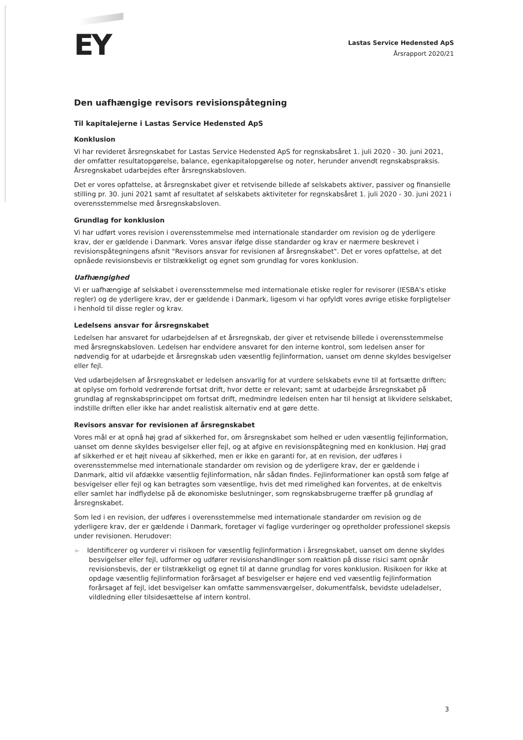EY
Lastas Service Hedensted ApS
Årsrapport 2020/21
Den uafhængige revisors revisionspåtegning
Til kapitalejerne i Lastas Service Hedensted ApS
Konklusion
Vi har revideret årsregnskabet for Lastas Service Hedensted ApS for regnskabsåret 1. juli 2020 - 30. juni 2021, der omfatter resultatopgørelse, balance, egenkapitalopgørelse og noter, herunder anvendt regnskabspraksis. Årsregnskabet udarbejdes efter årsregnskabsloven.
Det er vores opfattelse, at årsregnskabet giver et retvisende billede af selskabets aktiver, passiver og finansielle stilling pr. 30. juni 2021 samt af resultatet af selskabets aktiviteter for regnskabsåret 1. juli 2020 - 30. juni 2021 i overensstemmelse med årsregnskabsloven.
Grundlag for konklusion
Vi har udført vores revision i overensstemmelse med internationale standarder om revision og de yderligere krav, der er gældende i Danmark. Vores ansvar ifølge disse standarder og krav er nærmere beskrevet i revisionspåtegningens afsnit "Revisors ansvar for revisionen af årsregnskabet". Det er vores opfattelse, at det opnåede revisionsbevis er tilstrækkeligt og egnet som grundlag for vores konklusion.
Uafhængighed
Vi er uafhængige af selskabet i overensstemmelse med internationale etiske regler for revisorer (IESBA's etiske regler) og de yderligere krav, der er gældende i Danmark, ligesom vi har opfyldt vores øvrige etiske forpligtelser i henhold til disse regler og krav.
Ledelsens ansvar for årsregnskabet
Ledelsen har ansvaret for udarbejdelsen af et årsregnskab, der giver et retvisende billede i overensstemmelse med årsregnskabsloven. Ledelsen har endvidere ansvaret for den interne kontrol, som ledelsen anser for nødvendig for at udarbejde et årsregnskab uden væsentlig fejlinformation, uanset om denne skyldes besvigelser eller fejl.
Ved udarbejdelsen af årsregnskabet er ledelsen ansvarlig for at vurdere selskabets evne til at fortsætte driften; at oplyse om forhold vedrørende fortsat drift, hvor dette er relevant; samt at udarbejde årsregnskabet på grundlag af regnskabsprincippet om fortsat drift, medmindre ledelsen enten har til hensigt at likvidere selskabet, indstille driften eller ikke har andet realistisk alternativ end at gøre dette.
Revisors ansvar for revisionen af årsregnskabet
Vores mål er at opnå høj grad af sikkerhed for, om årsregnskabet som helhed er uden væsentlig fejlinformation, uanset om denne skyldes besvigelser eller fejl, og at afgive en revisionspåtegning med en konklusion. Høj grad af sikkerhed er et højt niveau af sikkerhed, men er ikke en garanti for, at en revision, der udføres i overensstemmelse med internationale standarder om revision og de yderligere krav, der er gældende i Danmark, altid vil afdække væsentlig fejlinformation, når sådan findes. Fejlinformationer kan opstå som følge af besvigelser eller fejl og kan betragtes som væsentlige, hvis det med rimelighed kan forventes, at de enkeltvis eller samlet har indflydelse på de økonomiske beslutninger, som regnskabsbrugerne træffer på grundlag af årsregnskabet.
Som led i en revision, der udføres i overensstemmelse med internationale standarder om revision og de yderligere krav, der er gældende i Danmark, foretager vi faglige vurderinger og opretholder professionel skepsis under revisionen. Herudover:
► Identificerer og vurderer vi risikoen for væsentlig fejlinformation i årsregnskabet, uanset om denne skyldes besvigelser eller fejl, udformer og udfører revisionshandlinger som reaktion på disse risici samt opnår revisionsbevis, der er tilstrækkeligt og egnet til at danne grundlag for vores konklusion. Risikoen for ikke at opdage væsentlig fejlinformation forårsaget af besvigelser er højere end ved væsentlig fejlinformation forårsaget af fejl, idet besvigelser kan omfatte sammensværgelser, dokumentfalsk, bevidste udeladelser, vildledning eller tilsidesættelse af intern kontrol.
3